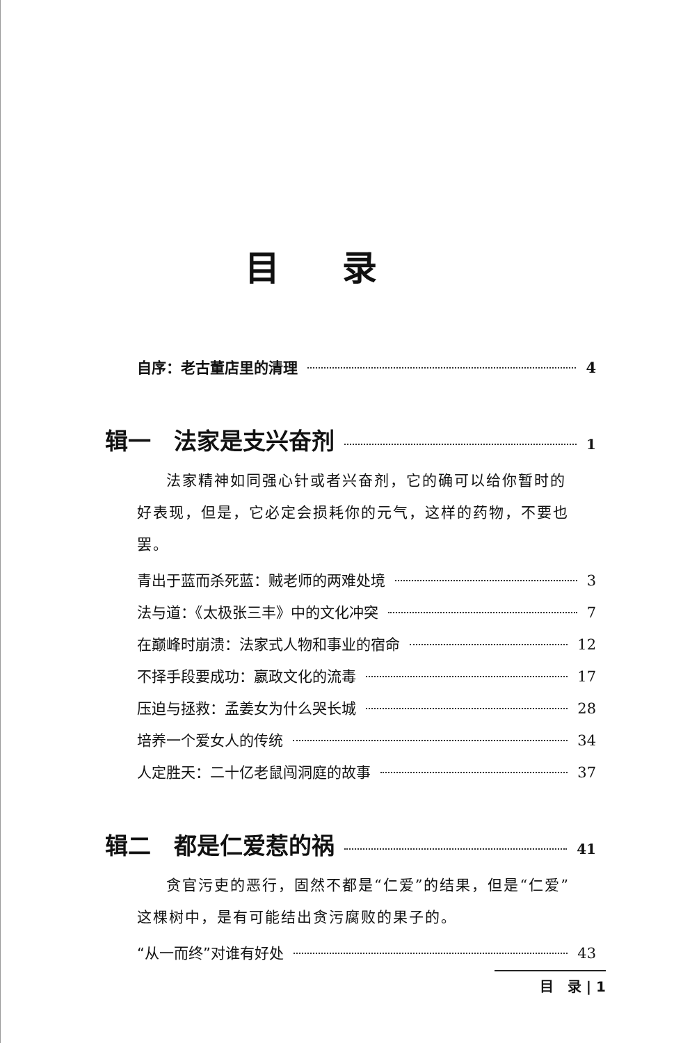目录
自序：老古董店里的清理 4
辑一　法家是支兴奋剂 1
法家精神如同强心针或者兴奋剂，它的确可以给你暂时的好表现，但是，它必定会损耗你的元气，这样的药物，不要也罢。
青出于蓝而杀死蓝：贼老师的两难处境 3
法与道：《太极张三丰》中的文化冲突 7
在巅峰时崩溃：法家式人物和事业的宿命 12
不择手段要成功：嬴政文化的流毒 17
压迫与拯救：孟姜女为什么哭长城 28
培养一个爱女人的传统 34
人定胜天：二十亿老鼠闯洞庭的故事 37
辑二　都是仁爱惹的祸 41
贪官污吏的恶行，固然不都是“仁爱”的结果，但是“仁爱”这棵树中，是有可能结出贪污腐败的果子的。
“从一而终”对谁有好处 43
目　录 | 1